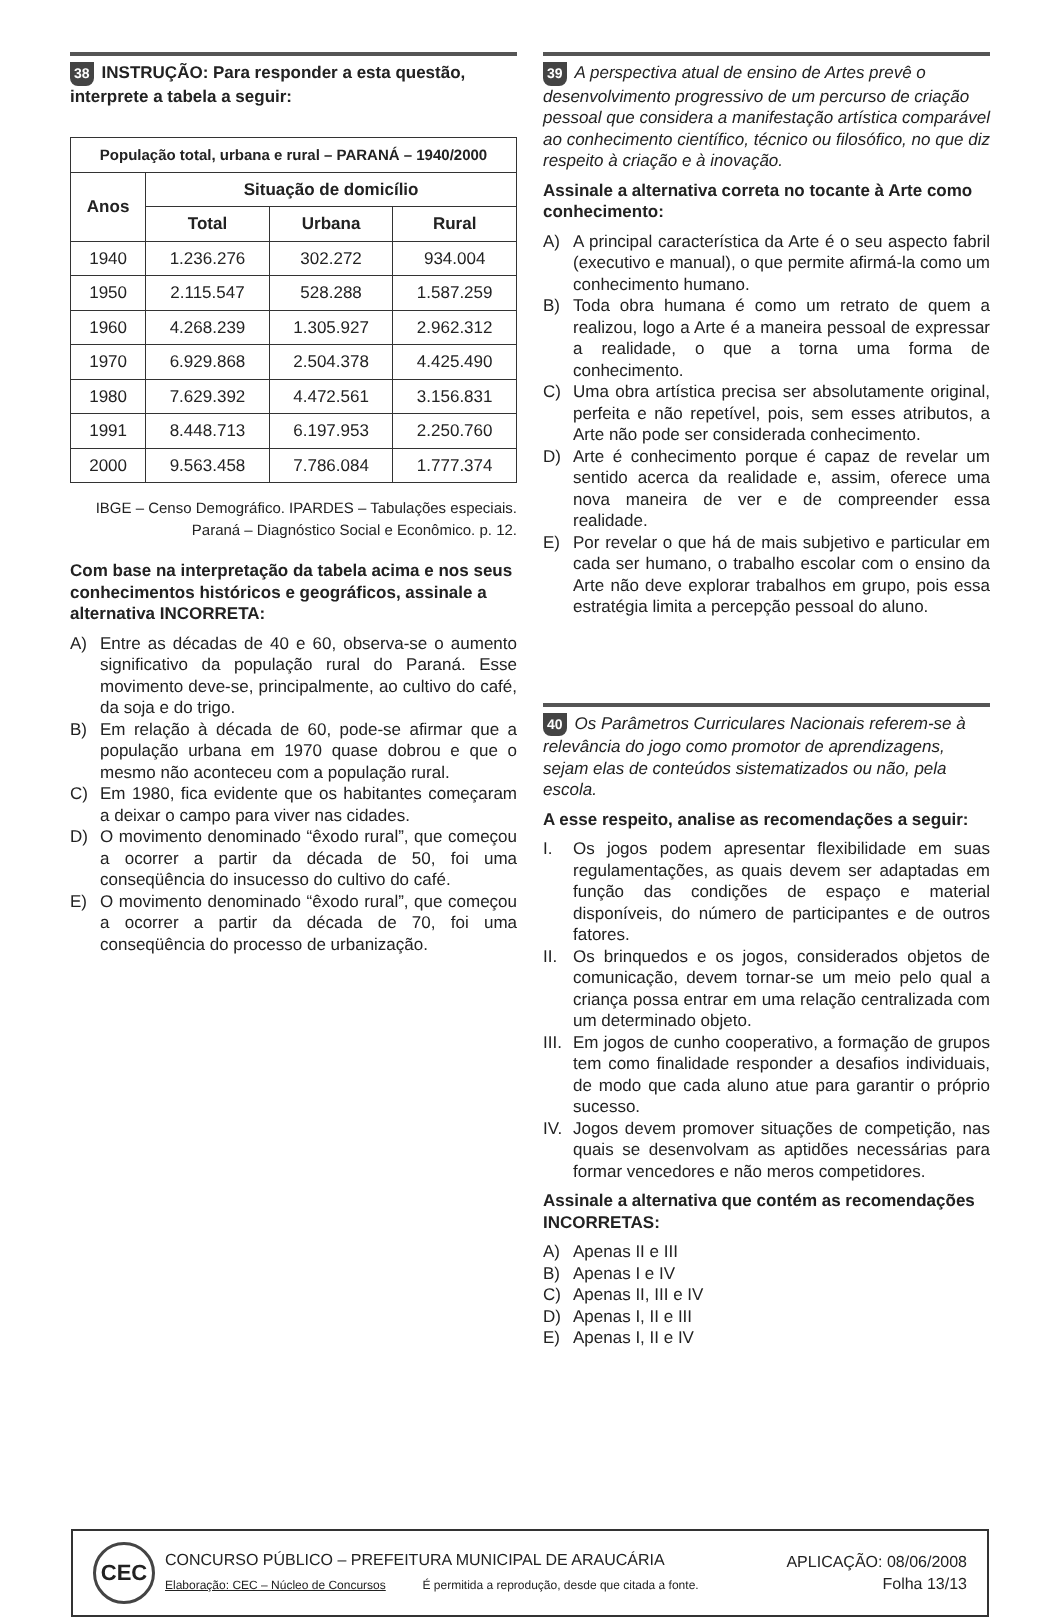38 INSTRUÇÃO: Para responder a esta questão, interprete a tabela a seguir:
| População total, urbana e rural – PARANÁ – 1940/2000 | | | |
| --- | --- | --- | --- |
| Anos | Situação de domicílio | | |
| | Total | Urbana | Rural |
| 1940 | 1.236.276 | 302.272 | 934.004 |
| 1950 | 2.115.547 | 528.288 | 1.587.259 |
| 1960 | 4.268.239 | 1.305.927 | 2.962.312 |
| 1970 | 6.929.868 | 2.504.378 | 4.425.490 |
| 1980 | 7.629.392 | 4.472.561 | 3.156.831 |
| 1991 | 8.448.713 | 6.197.953 | 2.250.760 |
| 2000 | 9.563.458 | 7.786.084 | 1.777.374 |
IBGE – Censo Demográfico. IPARDES – Tabulações especiais.
Paraná – Diagnóstico Social e Econômico. p. 12.
Com base na interpretação da tabela acima e nos seus conhecimentos históricos e geográficos, assinale a alternativa INCORRETA:
A) Entre as décadas de 40 e 60, observa-se o aumento significativo da população rural do Paraná. Esse movimento deve-se, principalmente, ao cultivo do café, da soja e do trigo.
B) Em relação à década de 60, pode-se afirmar que a população urbana em 1970 quase dobrou e que o mesmo não aconteceu com a população rural.
C) Em 1980, fica evidente que os habitantes começaram a deixar o campo para viver nas cidades.
D) O movimento denominado “êxodo rural”, que começou a ocorrer a partir da década de 50, foi uma conseqüência do insucesso do cultivo do café.
E) O movimento denominado “êxodo rural”, que começou a ocorrer a partir da década de 70, foi uma conseqüência do processo de urbanização.
39 A perspectiva atual de ensino de Artes prevê o desenvolvimento progressivo de um percurso de criação pessoal que considera a manifestação artística comparável ao conhecimento científico, técnico ou filosófico, no que diz respeito à criação e à inovação.
Assinale a alternativa correta no tocante à Arte como conhecimento:
A) A principal característica da Arte é o seu aspecto fabril (executivo e manual), o que permite afirmá-la como um conhecimento humano.
B) Toda obra humana é como um retrato de quem a realizou, logo a Arte é a maneira pessoal de expressar a realidade, o que a torna uma forma de conhecimento.
C) Uma obra artística precisa ser absolutamente original, perfeita e não repetível, pois, sem esses atributos, a Arte não pode ser considerada conhecimento.
D) Arte é conhecimento porque é capaz de revelar um sentido acerca da realidade e, assim, oferece uma nova maneira de ver e de compreender essa realidade.
E) Por revelar o que há de mais subjetivo e particular em cada ser humano, o trabalho escolar com o ensino da Arte não deve explorar trabalhos em grupo, pois essa estratégia limita a percepção pessoal do aluno.
40 Os Parâmetros Curriculares Nacionais referem-se à relevância do jogo como promotor de aprendizagens, sejam elas de conteúdos sistematizados ou não, pela escola.
A esse respeito, analise as recomendações a seguir:
I. Os jogos podem apresentar flexibilidade em suas regulamentações, as quais devem ser adaptadas em função das condições de espaço e material disponíveis, do número de participantes e de outros fatores.
II. Os brinquedos e os jogos, considerados objetos de comunicação, devem tornar-se um meio pelo qual a criança possa entrar em uma relação centralizada com um determinado objeto.
III. Em jogos de cunho cooperativo, a formação de grupos tem como finalidade responder a desafios individuais, de modo que cada aluno atue para garantir o próprio sucesso.
IV. Jogos devem promover situações de competição, nas quais se desenvolvam as aptidões necessárias para formar vencedores e não meros competidores.
Assinale a alternativa que contém as recomendações INCORRETAS:
A) Apenas II e III
B) Apenas I e IV
C) Apenas II, III e IV
D) Apenas I, II e III
E) Apenas I, II e IV
CEC
CONCURSO PÚBLICO – PREFEITURA MUNICIPAL DE ARAUCÁRIA
Elaboração: CEC – Núcleo de Concursos É permitida a reprodução, desde que citada a fonte.
APLICAÇÃO: 08/06/2008
Folha 13/13